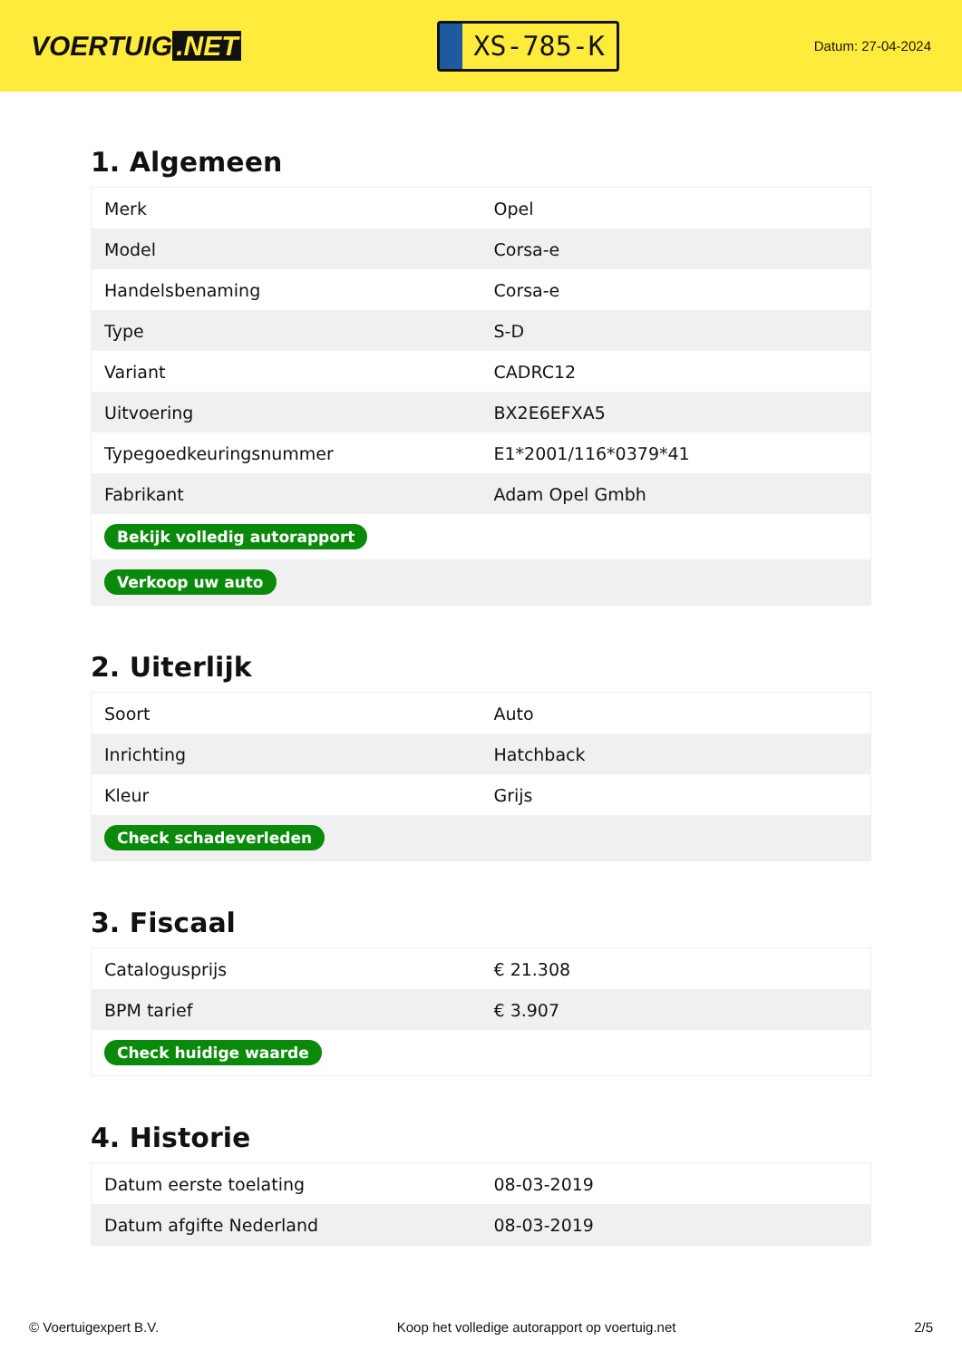VOERTUIG.NET
XS-785-K
Datum: 27-04-2024
1. Algemeen
| Merk | Opel |
| Model | Corsa-e |
| Handelsbenaming | Corsa-e |
| Type | S-D |
| Variant | CADRC12 |
| Uitvoering | BX2E6EFXA5 |
| Typegoedkeuringsnummer | E1*2001/116*0379*41 |
| Fabrikant | Adam Opel Gmbh |
| Bekijk volledig autorapport | |
| Verkoop uw auto | |
2. Uiterlijk
| Soort | Auto |
| Inrichting | Hatchback |
| Kleur | Grijs |
| Check schadeverleden | |
3. Fiscaal
| Catalogusprijs | € 21.308 |
| BPM tarief | € 3.907 |
| Check huidige waarde | |
4. Historie
| Datum eerste toelating | 08-03-2019 |
| Datum afgifte Nederland | 08-03-2019 |
© Voertuigexpert B.V. Koop het volledige autorapport op voertuig.net 2/5